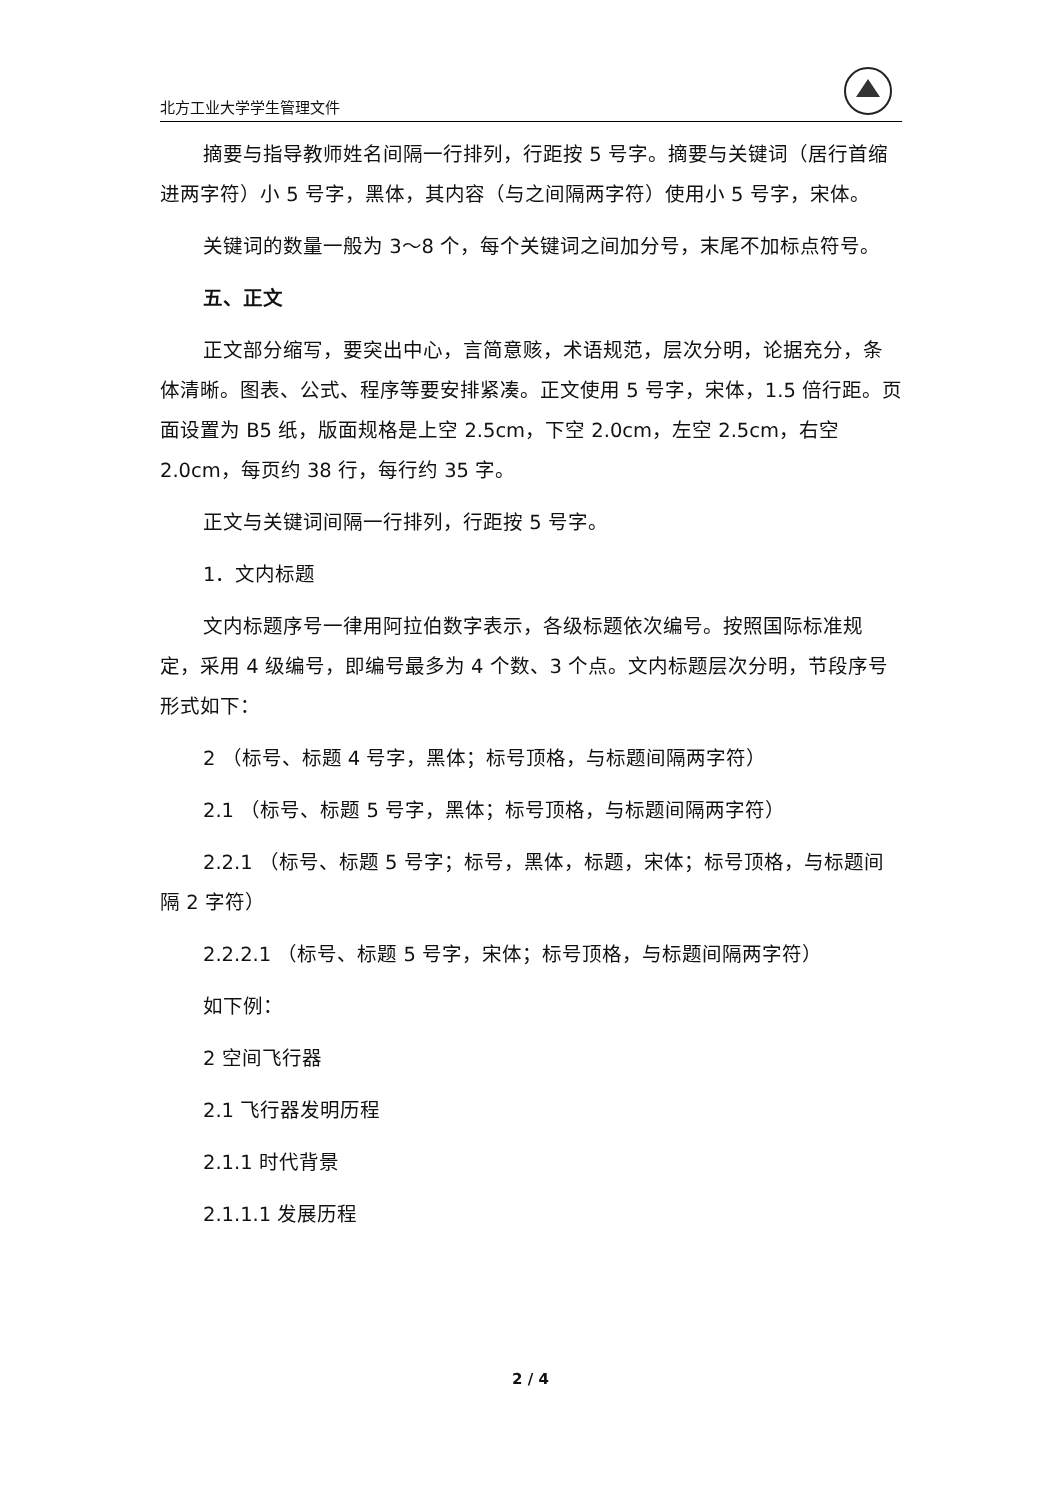北方工业大学学生管理文件
摘要与指导教师姓名间隔一行排列，行距按 5 号字。摘要与关键词（居行首缩进两字符）小 5 号字，黑体，其内容（与之间隔两字符）使用小 5 号字，宋体。
关键词的数量一般为 3～8 个，每个关键词之间加分号，末尾不加标点符号。
五、正文
正文部分缩写，要突出中心，言简意赅，术语规范，层次分明，论据充分，条体清晰。图表、公式、程序等要安排紧凑。正文使用 5 号字，宋体，1.5 倍行距。页面设置为 B5 纸，版面规格是上空 2.5cm，下空 2.0cm，左空 2.5cm，右空 2.0cm，每页约 38 行，每行约 35 字。
正文与关键词间隔一行排列，行距按 5 号字。
1．文内标题
文内标题序号一律用阿拉伯数字表示，各级标题依次编号。按照国际标准规定，采用 4 级编号，即编号最多为 4 个数、3 个点。文内标题层次分明，节段序号形式如下：
2 （标号、标题 4 号字，黑体；标号顶格，与标题间隔两字符）
2.1 （标号、标题 5 号字，黑体；标号顶格，与标题间隔两字符）
2.2.1 （标号、标题 5 号字；标号，黑体，标题，宋体；标号顶格，与标题间隔 2 字符）
2.2.2.1 （标号、标题 5 号字，宋体；标号顶格，与标题间隔两字符）
如下例：
2 空间飞行器
2.1 飞行器发明历程
2.1.1 时代背景
2.1.1.1 发展历程
2 / 4